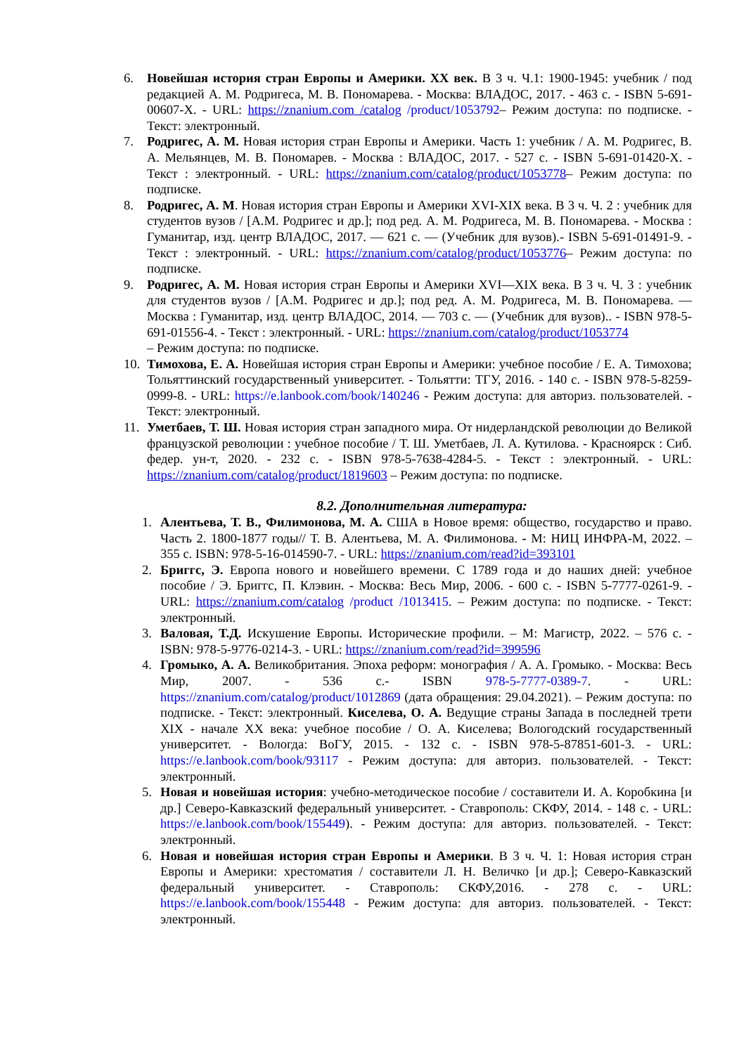6. Новейшая история стран Европы и Америки. XX век. В 3 ч. Ч.1: 1900-1945: учебник / под редакцией А. М. Родригеса, М. В. Пономарева. - Москва: ВЛАДОС, 2017. - 463 с. - ISBN 5-691-00607-X. - URL: https://znanium.com /catalog /product/1053792– Режим доступа: по подписке. - Текст: электронный.
7. Родригес, А. М. Новая история стран Европы и Америки. Часть 1: учебник / А. М. Родригес, В. А. Мельянцев, М. В. Пономарев. - Москва : ВЛАДОС, 2017. - 527 с. - ISBN 5-691-01420-X. - Текст : электронный. - URL: https://znanium.com/catalog/product/1053778– Режим доступа: по подписке.
8. Родригес, А. М. Новая история стран Европы и Америки XVI-XIX века. В 3 ч. Ч. 2 : учебник для студентов вузов / [А.М. Родригес и др.]; под ред. А. М. Родригеса, М. В. Пономарева. - Москва : Гуманитар, изд. центр ВЛАДОС, 2017. — 621 с. — (Учебник для вузов).- ISBN 5-691-01491-9. - Текст : электронный. - URL: https://znanium.com/catalog/product/1053776– Режим доступа: по подписке.
9. Родригес, А. М. Новая история стран Европы и Америки XVI—XIX века. В 3 ч. Ч. 3 : учебник для студентов вузов / [А.М. Родригес и др.]; под ред. А. М. Родригеса, М. В. Пономарева. — Москва : Гуманитар, изд. центр ВЛАДОС, 2014. — 703 с. — (Учебник для вузов).. - ISBN 978-5-691-01556-4. - Текст : электронный. - URL: https://znanium.com/catalog/product/1053774
– Режим доступа: по подписке.
10. Тимохова, Е. А. Новейшая история стран Европы и Америки: учебное пособие / Е. А. Тимохова; Тольяттинский государственный университет. - Тольятти: ТГУ, 2016. - 140 с. - ISBN 978-5-8259-0999-8. - URL: https://e.lanbook.com/book/140246 - Режим доступа: для авториз. пользователей. - Текст: электронный.
11. Уметбаев, Т. Ш. Новая история стран западного мира. От нидерландской революции до Великой французской революции : учебное пособие / Т. Ш. Уметбаев, Л. А. Кутилова. - Красноярск : Сиб. федер. ун-т, 2020. - 232 с. - ISBN 978-5-7638-4284-5. - Текст : электронный. - URL: https://znanium.com/catalog/product/1819603 – Режим доступа: по подписке.
8.2. Дополнительная литература:
1. Алентьева, Т. В., Филимонова, М. А. США в Новое время: общество, государство и право. Часть 2. 1800-1877 годы// Т. В. Алентьева, М. А. Филимонова. - М: НИЦ ИНФРА-М, 2022. – 355 с. ISBN: 978-5-16-014590-7. - URL: https://znanium.com/read?id=393101
2. Бриггс, Э. Европа нового и новейшего времени. С 1789 года и до наших дней: учебное пособие / Э. Бриггс, П. Клэвин. - Москва: Весь Мир, 2006. - 600 с. - ISBN 5-7777-0261-9. - URL: https://znanium.com/catalog /product /1013415. – Режим доступа: по подписке. - Текст: электронный.
3. Валовая, Т.Д. Искушение Европы. Исторические профили. – М: Магистр, 2022. – 576 с. - ISBN: 978-5-9776-0214-3. - URL: https://znanium.com/read?id=399596
4. Громыко, А. А. Великобритания. Эпоха реформ: монография / А. А. Громыко. - Москва: Весь Мир, 2007. - 536 с.- ISBN 978-5-7777-0389-7. - URL: https://znanium.com/catalog/product/1012869 (дата обращения: 29.04.2021). – Режим доступа: по подписке. - Текст: электронный. Киселева, О. А. Ведущие страны Запада в последней трети XIX - начале XX века: учебное пособие / О. А. Киселева; Вологодский государственный университет. - Вологда: ВоГУ, 2015. - 132 с. - ISBN 978-5-87851-601-3. - URL: https://e.lanbook.com/book/93117 - Режим доступа: для авториз. пользователей. - Текст: электронный.
5. Новая и новейшая история: учебно-методическое пособие / составители И. А. Коробкина [и др.] Северо-Кавказский федеральный университет. - Ставрополь: СКФУ, 2014. - 148 с. - URL: https://e.lanbook.com/book/155449). - Режим доступа: для авториз. пользователей. - Текст: электронный.
6. Новая и новейшая история стран Европы и Америки. В 3 ч. Ч. 1: Новая история стран Европы и Америки: хрестоматия / составители Л. Н. Величко [и др.]; Северо-Кавказский федеральный университет. - Ставрополь: СКФУ,2016. - 278 с. - URL: https://e.lanbook.com/book/155448 - Режим доступа: для авториз. пользователей. - Текст: электронный.